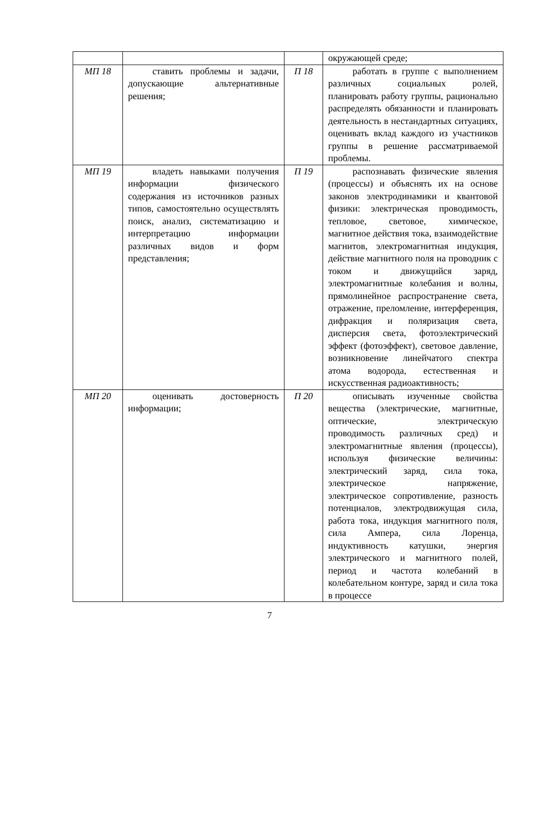| | | | окружающей среде; |
| МП 18 | ставить проблемы и задачи, допускающие альтернативные решения; | П 18 | работать в группе с выполнением различных социальных ролей, планировать работу группы, рационально распределять обязанности и планировать деятельность в нестандартных ситуациях, оценивать вклад каждого из участников группы в решение рассматриваемой проблемы. |
| МП 19 | владеть навыками получения информации физического содержания из источников разных типов, самостоятельно осуществлять поиск, анализ, систематизацию и интерпретацию информации различных видов и форм представления; | П 19 | распознавать физические явления (процессы) и объяснять их на основе законов электродинамики и квантовой физики: электрическая проводимость, тепловое, световое, химическое, магнитное действия тока, взаимодействие магнитов, электромагнитная индукция, действие магнитного поля на проводник с током и движущийся заряд, электромагнитные колебания и волны, прямолинейное распространение света, отражение, преломление, интерференция, дифракция и поляризация света, дисперсия света, фотоэлектрический эффект (фотоэффект), световое давление, возникновение линейчатого спектра атома водорода, естественная и искусственная радиоактивность; |
| МП 20 | оценивать достоверность информации; | П 20 | описывать изученные свойства вещества (электрические, магнитные, оптические, электрическую проводимость различных сред) и электромагнитные явления (процессы), используя физические величины: электрический заряд, сила тока, электрическое напряжение, электрическое сопротивление, разность потенциалов, электродвижущая сила, работа тока, индукция магнитного поля, сила Ампера, сила Лоренца, индуктивность катушки, энергия электрического и магнитного полей, период и частота колебаний в колебательном контуре, заряд и сила тока в процессе |
7